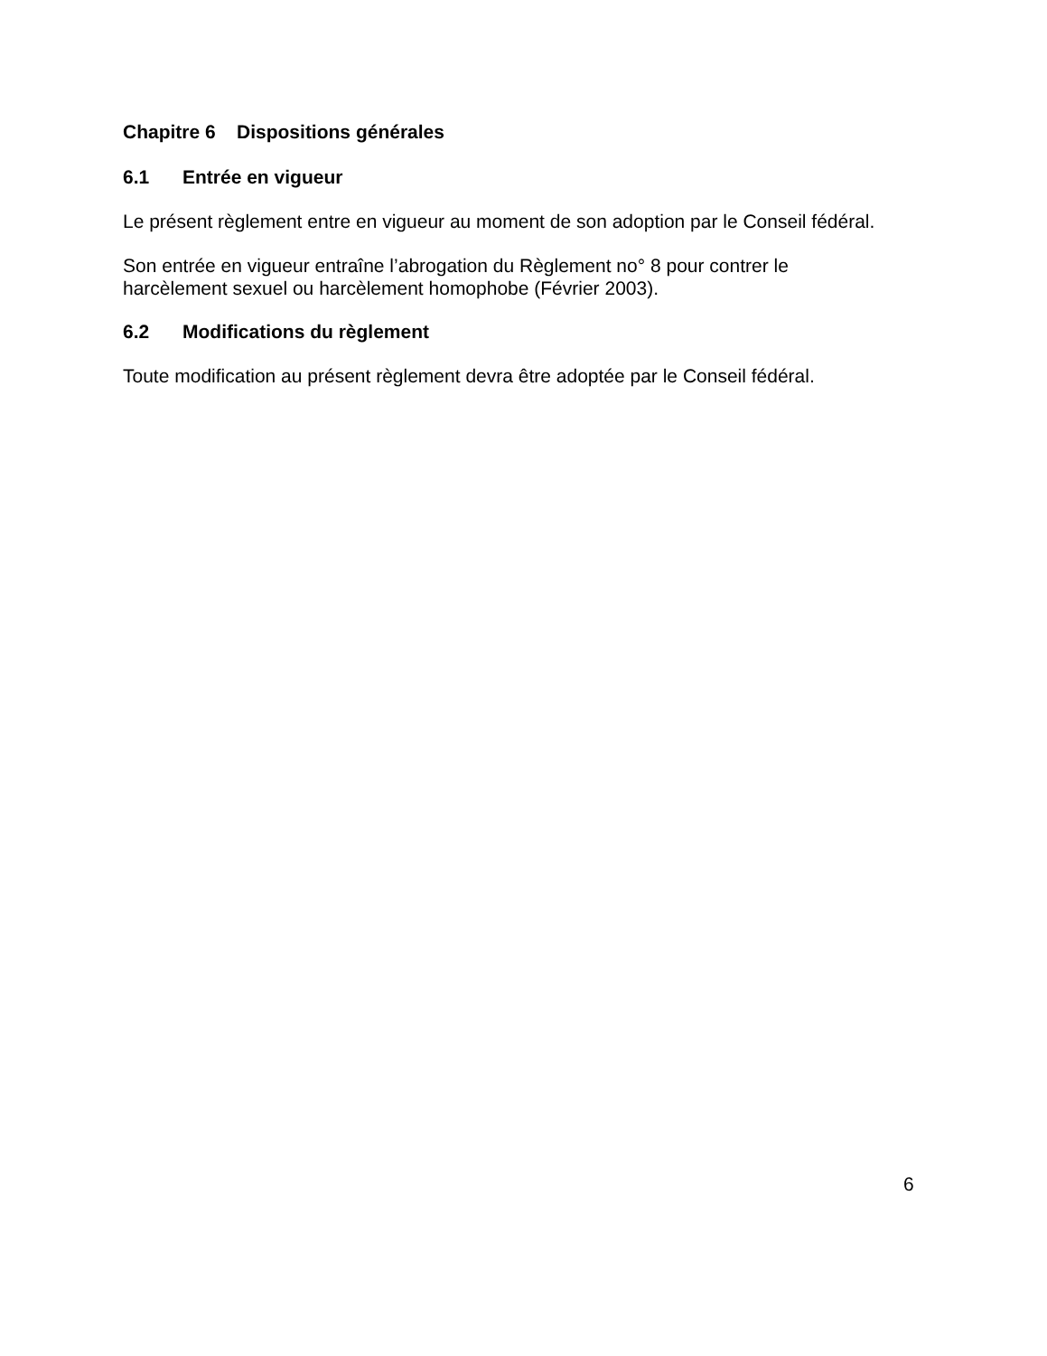Chapitre 6 Dispositions générales
6.1 Entrée en vigueur
Le présent règlement entre en vigueur au moment de son adoption par le Conseil fédéral.
Son entrée en vigueur entraîne l’abrogation du Règlement no° 8 pour contrer le
harcèlement sexuel ou harcèlement homophobe (Février 2003).
6.2 Modifications du règlement
Toute modification au présent règlement devra être adoptée par le Conseil fédéral.
6